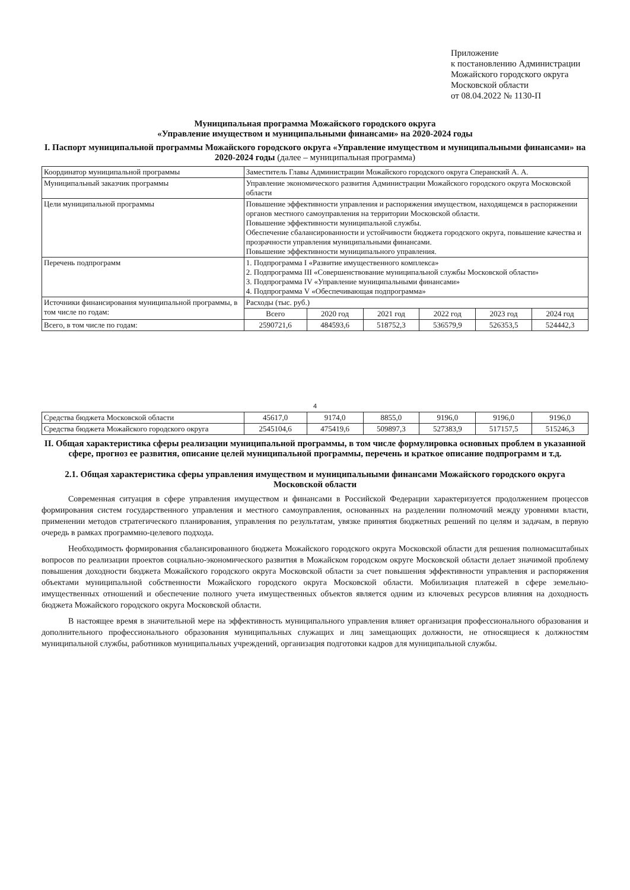Приложение
к постановлению Администрации
Можайского городского округа
Московской области
от 08.04.2022 № 1130-П
Муниципальная программа Можайского городского округа
«Управление имуществом и муниципальными финансами» на 2020-2024 годы
I. Паспорт муниципальной программы Можайского городского округа «Управление имуществом и муниципальными финансами» на 2020-2024 годы (далее – муниципальная программа)
| Координатор муниципальной программы | Заместитель Главы Администрации Можайского городского округа Сперанский А. А. | | | | | |
| Муниципальный заказчик программы | Управление экономического развития Администрации Можайского городского округа Московской области | | | | | |
| Цели муниципальной программы | Повышение эффективности управления и распоряжения имуществом, находящемся в распоряжении органов местного самоуправления на территории Московской области. Повышение эффективности муниципальной службы. Обеспечение сбалансированности и устойчивости бюджета городского округа, повышение качества и прозрачности управления муниципальными финансами. Повышение эффективности муниципального управления. | | | | | |
| Перечень подпрограмм | 1. Подпрограмма I «Развитие имущественного комплекса» 2. Подпрограмма III «Совершенствование муниципальной службы Московской области» 3. Подпрограмма IV «Управление муниципальными финансами» 4. Подпрограмма V «Обеспечивающая подпрограмма» | | | | | |
| Источники финансирования муниципальной программы, в том числе по годам: | Расходы (тыс. руб.) | | | | | |
| | Всего | 2020 год | 2021 год | 2022 год | 2023 год | 2024 год |
| Всего, в том числе по годам: | 2590721,6 | 484593,6 | 518752,3 | 536579,9 | 526353,5 | 524442,3 |
4
| Средства бюджета Московской области | 45617,0 | 9174,0 | 8855,0 | 9196,0 | 9196,0 | 9196,0 |
| Средства бюджета Можайского городского округа | 2545104,6 | 475419,6 | 509897,3 | 527383,9 | 517157,5 | 515246,3 |
II. Общая характеристика сферы реализации муниципальной программы, в том числе формулировка основных проблем в указанной сфере, прогноз ее развития, описание целей муниципальной программы, перечень и краткое описание подпрограмм и т.д.
2.1. Общая характеристика сферы управления имуществом и муниципальными финансами Можайского городского округа Московской области
Современная ситуация в сфере управления имуществом и финансами в Российской Федерации характеризуется продолжением процессов формирования систем государственного управления и местного самоуправления, основанных на разделении полномочий между уровнями власти, применении методов стратегического планирования, управления по результатам, увязке принятия бюджетных решений по целям и задачам, в первую очередь в рамках программно-целевого подхода.
Необходимость формирования сбалансированного бюджета Можайского городского округа Московской области для решения полномасштабных вопросов по реализации проектов социально-экономического развития в Можайском городском округе Московской области делает значимой проблему повышения доходности бюджета Можайского городского округа Московской области за счет повышения эффективности управления и распоряжения объектами муниципальной собственности Можайского городского округа Московской области. Мобилизация платежей в сфере земельно-имущественных отношений и обеспечение полного учета имущественных объектов является одним из ключевых ресурсов влияния на доходность бюджета Можайского городского округа Московской области.
В настоящее время в значительной мере на эффективность муниципального управления влияет организация профессионального образования и дополнительного профессионального образования муниципальных служащих и лиц замещающих должности, не относящиеся к должностям муниципальной службы, работников муниципальных учреждений, организация подготовки кадров для муниципальной службы.